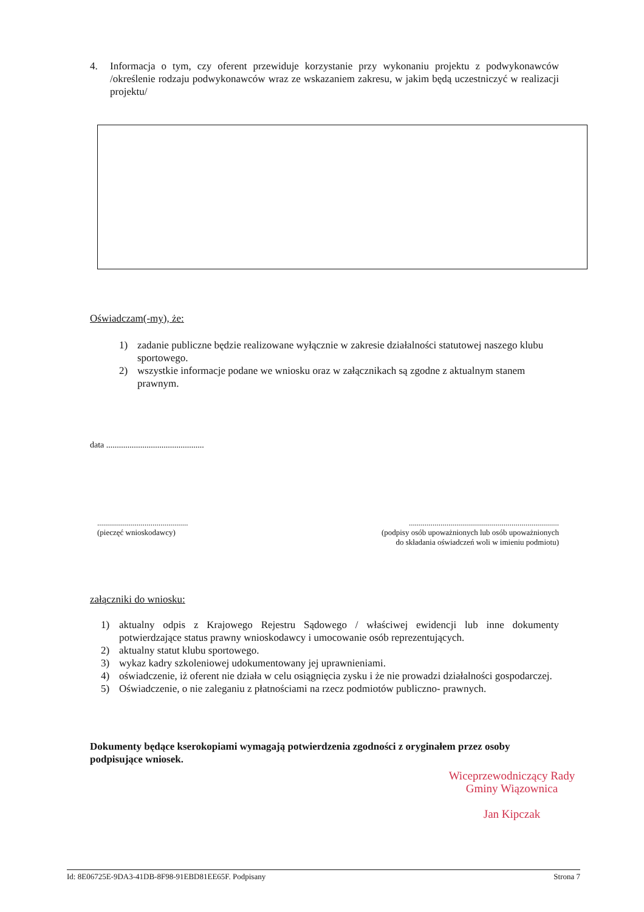4. Informacja o tym, czy oferent przewiduje korzystanie przy wykonaniu projektu z podwykonawców /określenie rodzaju podwykonawców wraz ze wskazaniem zakresu, w jakim będą uczestniczyć w realizacji projektu/
Oświadczam(-my), że:
1) zadanie publiczne będzie realizowane wyłącznie w zakresie działalności statutowej naszego klubu sportowego.
2) wszystkie informacje podane we wniosku oraz w załącznikach są zgodne z aktualnym stanem prawnym.
data ..............................................
..............................................
(pieczęć wnioskodawcy)
............................................................................
(podpisy osób upoważnionych lub osób upoważnionych
do składania oświadczeń woli w imieniu podmiotu)
załączniki do wniosku:
1) aktualny odpis z Krajowego Rejestru Sądowego / właściwej ewidencji lub inne dokumenty potwierdzające status prawny wnioskodawcy i umocowanie osób reprezentujących.
2) aktualny statut klubu sportowego.
3) wykaz kadry szkoleniowej udokumentowany jej uprawnieniami.
4) oświadczenie, iż oferent nie działa w celu osiągnięcia zysku i że nie prowadzi działalności gospodarczej.
5) Oświadczenie, o nie zaleganiu z płatnościami na rzecz podmiotów publiczno- prawnych.
Dokumenty będące kserokopiami wymagają potwierdzenia zgodności z oryginałem przez osoby podpisujące wniosek.
Wiceprzewodniczący Rady
Gminy Wiązownica
Jan Kipczak
Id: 8E06725E-9DA3-41DB-8F98-91EBD81EE65F. Podpisany Strona 7